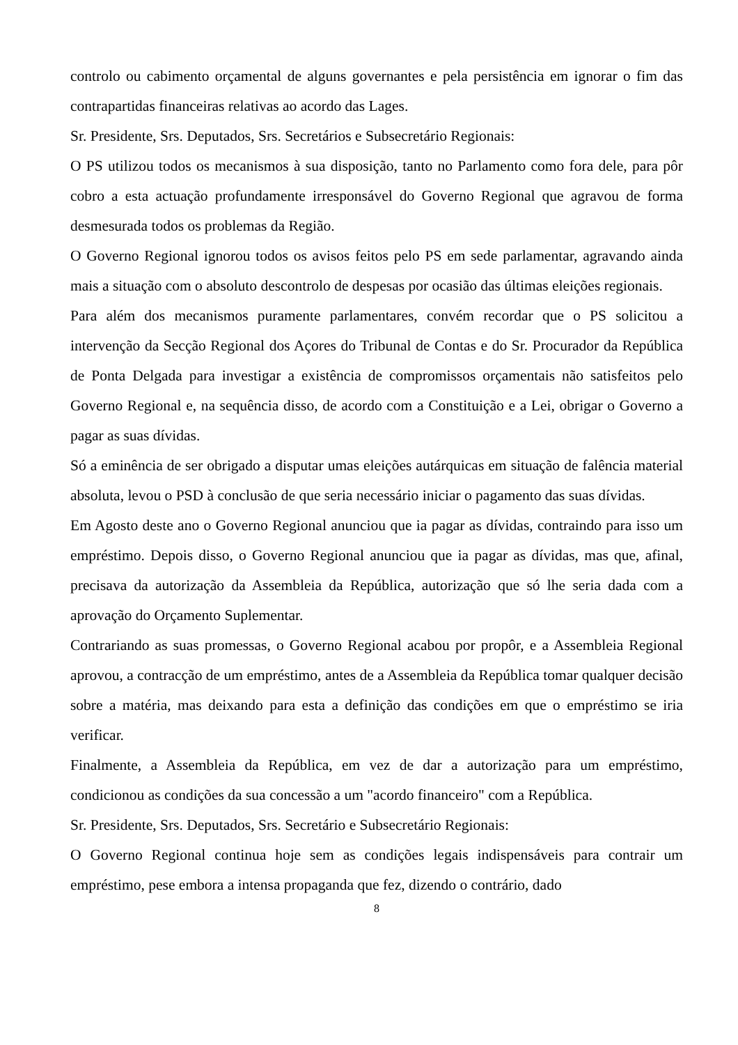controlo ou cabimento orçamental de alguns governantes e pela persistência em ignorar o fim das contrapartidas financeiras relativas ao acordo das Lages.
Sr. Presidente, Srs. Deputados, Srs. Secretários e Subsecretário Regionais:
O PS utilizou todos os mecanismos à sua disposição, tanto no Parlamento como fora dele, para pôr cobro a esta actuação profundamente irresponsável do Governo Regional que agravou de forma desmesurada todos os problemas da Região.
O Governo Regional ignorou todos os avisos feitos pelo PS em sede parlamentar, agravando ainda mais a situação com o absoluto descontrolo de despesas por ocasião das últimas eleições regionais.
Para além dos mecanismos puramente parlamentares, convém recordar que o PS solicitou a intervenção da Secção Regional dos Açores do Tribunal de Contas e do Sr. Procurador da República de Ponta Delgada para investigar a existência de compromissos orçamentais não satisfeitos pelo Governo Regional e, na sequência disso, de acordo com a Constituição e a Lei, obrigar o Governo a pagar as suas dívidas.
Só a eminência de ser obrigado a disputar umas eleições autárquicas em situação de falência material absoluta, levou o PSD à conclusão de que seria necessário iniciar o pagamento das suas dívidas.
Em Agosto deste ano o Governo Regional anunciou que ia pagar as dívidas, contraindo para isso um empréstimo. Depois disso, o Governo Regional anunciou que ia pagar as dívidas, mas que, afinal, precisava da autorização da Assembleia da República, autorização que só lhe seria dada com a aprovação do Orçamento Suplementar.
Contrariando as suas promessas, o Governo Regional acabou por propôr, e a Assembleia Regional aprovou, a contracção de um empréstimo, antes de a Assembleia da República tomar qualquer decisão sobre a matéria, mas deixando para esta a definição das condições em que o empréstimo se iria verificar.
Finalmente, a Assembleia da República, em vez de dar a autorização para um empréstimo, condicionou as condições da sua concessão a um "acordo financeiro" com a República.
Sr. Presidente, Srs. Deputados, Srs. Secretário e Subsecretário Regionais:
O Governo Regional continua hoje sem as condições legais indispensáveis para contrair um empréstimo, pese embora a intensa propaganda que fez, dizendo o contrário, dado
8